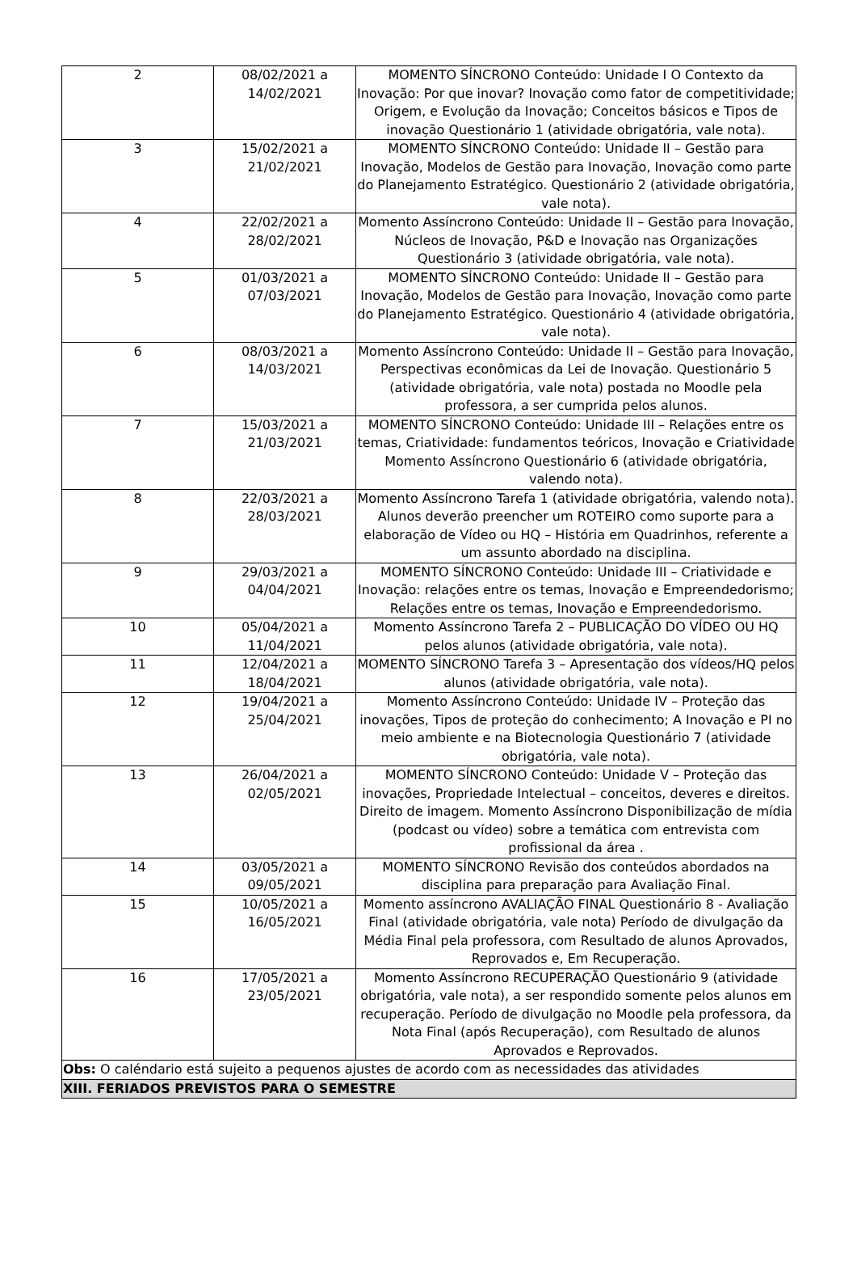| 2 | 08/02/2021 a 14/02/2021 | MOMENTO SÍNCRONO Conteúdo: Unidade I O Contexto da Inovação: Por que inovar? Inovação como fator de competitividade; Origem, e Evolução da Inovação; Conceitos básicos e Tipos de inovação Questionário 1 (atividade obrigatória, vale nota). |
| 3 | 15/02/2021 a 21/02/2021 | MOMENTO SÍNCRONO Conteúdo: Unidade II – Gestão para Inovação, Modelos de Gestão para Inovação, Inovação como parte do Planejamento Estratégico. Questionário 2 (atividade obrigatória, vale nota). |
| 4 | 22/02/2021 a 28/02/2021 | Momento Assíncrono Conteúdo: Unidade II – Gestão para Inovação, Núcleos de Inovação, P&D e Inovação nas Organizações Questionário 3 (atividade obrigatória, vale nota). |
| 5 | 01/03/2021 a 07/03/2021 | MOMENTO SÍNCRONO Conteúdo: Unidade II – Gestão para Inovação, Modelos de Gestão para Inovação, Inovação como parte do Planejamento Estratégico. Questionário 4 (atividade obrigatória, vale nota). |
| 6 | 08/03/2021 a 14/03/2021 | Momento Assíncrono Conteúdo: Unidade II – Gestão para Inovação, Perspectivas econômicas da Lei de Inovação. Questionário 5 (atividade obrigatória, vale nota) postada no Moodle pela professora, a ser cumprida pelos alunos. |
| 7 | 15/03/2021 a 21/03/2021 | MOMENTO SÍNCRONO Conteúdo: Unidade III – Relações entre os temas, Criatividade: fundamentos teóricos, Inovação e Criatividade Momento Assíncrono Questionário 6 (atividade obrigatória, valendo nota). |
| 8 | 22/03/2021 a 28/03/2021 | Momento Assíncrono Tarefa 1 (atividade obrigatória, valendo nota). Alunos deverão preencher um ROTEIRO como suporte para a elaboração de Vídeo ou HQ – História em Quadrinhos, referente a um assunto abordado na disciplina. |
| 9 | 29/03/2021 a 04/04/2021 | MOMENTO SÍNCRONO Conteúdo: Unidade III – Criatividade e Inovação: relações entre os temas, Inovação e Empreendedorismo; Relações entre os temas, Inovação e Empreendedorismo. |
| 10 | 05/04/2021 a 11/04/2021 | Momento Assíncrono Tarefa 2 – PUBLICAÇÃO DO VÍDEO OU HQ pelos alunos (atividade obrigatória, vale nota). |
| 11 | 12/04/2021 a 18/04/2021 | MOMENTO SÍNCRONO Tarefa 3 – Apresentação dos vídeos/HQ pelos alunos (atividade obrigatória, vale nota). |
| 12 | 19/04/2021 a 25/04/2021 | Momento Assíncrono Conteúdo: Unidade IV – Proteção das inovações, Tipos de proteção do conhecimento; A Inovação e PI no meio ambiente e na Biotecnologia Questionário 7 (atividade obrigatória, vale nota). |
| 13 | 26/04/2021 a 02/05/2021 | MOMENTO SÍNCRONO Conteúdo: Unidade V – Proteção das inovações, Propriedade Intelectual – conceitos, deveres e direitos. Direito de imagem. Momento Assíncrono Disponibilização de mídia (podcast ou vídeo) sobre a temática com entrevista com profissional da área . |
| 14 | 03/05/2021 a 09/05/2021 | MOMENTO SÍNCRONO Revisão dos conteúdos abordados na disciplina para preparação para Avaliação Final. |
| 15 | 10/05/2021 a 16/05/2021 | Momento assíncrono AVALIAÇÃO FINAL Questionário 8 - Avaliação Final (atividade obrigatória, vale nota) Período de divulgação da Média Final pela professora, com Resultado de alunos Aprovados, Reprovados e, Em Recuperação. |
| 16 | 17/05/2021 a 23/05/2021 | Momento Assíncrono RECUPERAÇÃO Questionário 9 (atividade obrigatória, vale nota), a ser respondido somente pelos alunos em recuperação. Período de divulgação no Moodle pela professora, da Nota Final (após Recuperação), com Resultado de alunos Aprovados e Reprovados. |
| Obs: O caléndario está sujeito a pequenos ajustes de acordo com as necessidades das atividades | | |
| XIII. FERIADOS PREVISTOS PARA O SEMESTRE | | |